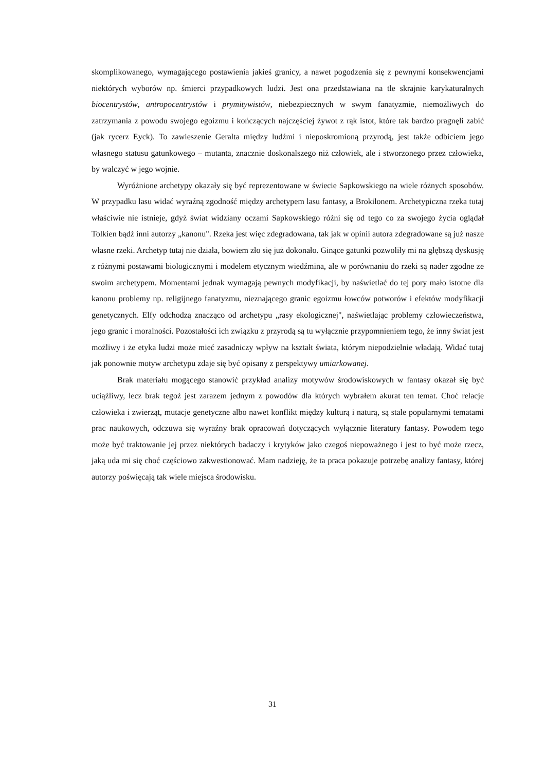skomplikowanego, wymagającego postawienia jakieś granicy, a nawet pogodzenia się z pewnymi konsekwencjami niektórych wyborów np. śmierci przypadkowych ludzi. Jest ona przedstawiana na tle skrajnie karykaturalnych biocentrystów, antropocentrystów i prymitywistów, niebezpiecznych w swym fanatyzmie, niemożliwych do zatrzymania z powodu swojego egoizmu i kończących najczęściej żywot z rąk istot, które tak bardzo pragnęli zabić (jak rycerz Eyck). To zawieszenie Geralta między ludźmi i nieposkromioną przyrodą, jest także odbiciem jego własnego statusu gatunkowego – mutanta, znacznie doskonalszego niż człowiek, ale i stworzonego przez człowieka, by walczyć w jego wojnie.
Wyróżnione archetypy okazały się być reprezentowane w świecie Sapkowskiego na wiele różnych sposobów. W przypadku lasu widać wyraźną zgodność między archetypem lasu fantasy, a Brokilonem. Archetypiczna rzeka tutaj właściwie nie istnieje, gdyż świat widziany oczami Sapkowskiego różni się od tego co za swojego życia oglądał Tolkien bądź inni autorzy „kanonu". Rzeka jest więc zdegradowana, tak jak w opinii autora zdegradowane są już nasze własne rzeki. Archetyp tutaj nie działa, bowiem zło się już dokonało. Ginące gatunki pozwoliły mi na głębszą dyskusję z różnymi postawami biologicznymi i modelem etycznym wiedźmina, ale w porównaniu do rzeki są nader zgodne ze swoim archetypem. Momentami jednak wymagają pewnych modyfikacji, by naświetlać do tej pory mało istotne dla kanonu problemy np. religijnego fanatyzmu, nieznającego granic egoizmu łowców potworów i efektów modyfikacji genetycznych. Elfy odchodzą znacząco od archetypu „rasy ekologicznej", naświetlając problemy człowieczeństwa, jego granic i moralności. Pozostałości ich związku z przyrodą są tu wyłącznie przypomnieniem tego, że inny świat jest możliwy i że etyka ludzi może mieć zasadniczy wpływ na kształt świata, którym niepodzielnie władają. Widać tutaj jak ponownie motyw archetypu zdaje się być opisany z perspektywy umiarkowanej.
Brak materiału mogącego stanowić przykład analizy motywów środowiskowych w fantasy okazał się być uciążliwy, lecz brak tegoż jest zarazem jednym z powodów dla których wybrałem akurat ten temat. Choć relacje człowieka i zwierząt, mutacje genetyczne albo nawet konflikt między kulturą i naturą, są stale popularnymi tematami prac naukowych, odczuwa się wyraźny brak opracowań dotyczących wyłącznie literatury fantasy. Powodem tego może być traktowanie jej przez niektórych badaczy i krytyków jako czegoś niepoważnego i jest to być może rzecz, jaką uda mi się choć częściowo zakwestionować. Mam nadzieję, że ta praca pokazuje potrzebę analizy fantasy, której autorzy poświęcają tak wiele miejsca środowisku.
31